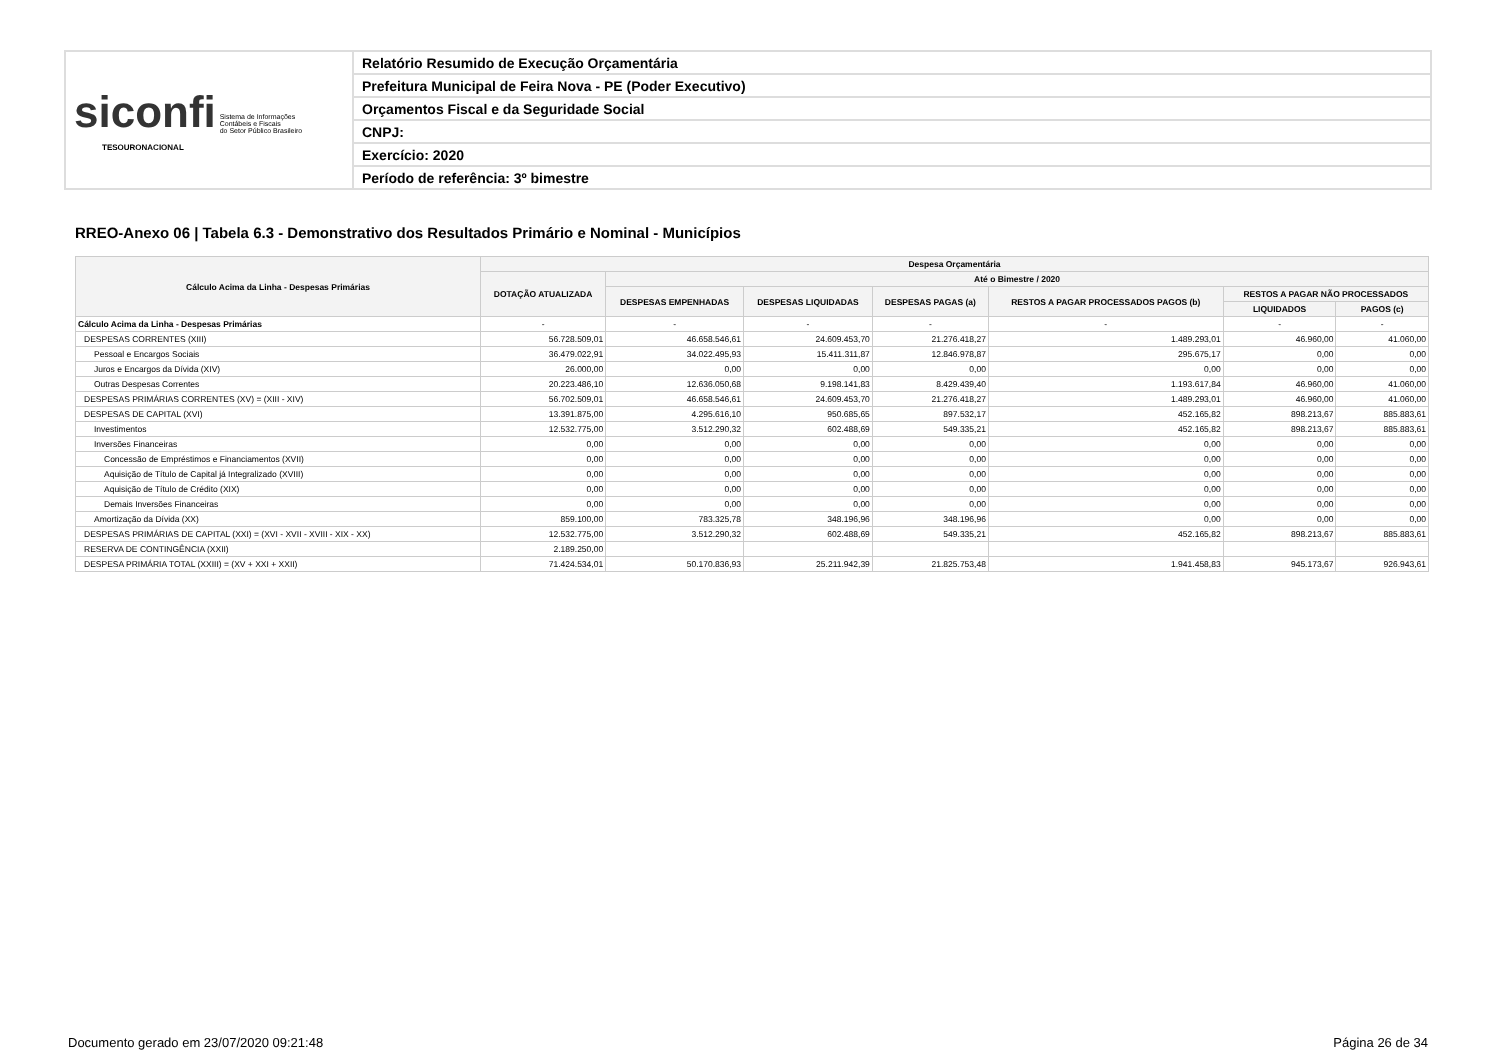| siconfi Sistema de Informações Contábeis e Fiscais do Setor Público Brasileiro TESOURONACIONAL | Relatório Resumido de Execução Orçamentária |
| | Prefeitura Municipal de Feira Nova - PE (Poder Executivo) |
| | Orçamentos Fiscal e da Seguridade Social |
| | CNPJ: |
| | Exercício: 2020 |
| | Período de referência: 3º bimestre |
RREO-Anexo 06 | Tabela 6.3 - Demonstrativo dos Resultados Primário e Nominal - Municípios
| Cálculo Acima da Linha - Despesas Primárias | Despesa Orçamentária | | | | | | |
| --- | --- | --- | --- | --- | --- | --- | --- |
| | DOTAÇÃO ATUALIZADA | Até o Bimestre / 2020 | | | | | |
| | | DESPESAS EMPENHADAS | DESPESAS LIQUIDADAS | DESPESAS PAGAS (a) | RESTOS A PAGAR PROCESSADOS PAGOS (b) | RESTOS A PAGAR NÃO PROCESSADOS | |
| | | | | | | LIQUIDADOS | PAGOS (c) |
| Cálculo Acima da Linha - Despesas Primárias | - | - | - | - | - | - | - |
| DESPESAS CORRENTES (XIII) | 56.728.509,01 | 46.658.546,61 | 24.609.453,70 | 21.276.418,27 | 1.489.293,01 | 46.960,00 | 41.060,00 |
| Pessoal e Encargos Sociais | 36.479.022,91 | 34.022.495,93 | 15.411.311,87 | 12.846.978,87 | 295.675,17 | 0,00 | 0,00 |
| Juros e Encargos da Dívida (XIV) | 26.000,00 | 0,00 | 0,00 | 0,00 | 0,00 | 0,00 | 0,00 |
| Outras Despesas Correntes | 20.223.486,10 | 12.636.050,68 | 9.198.141,83 | 8.429.439,40 | 1.193.617,84 | 46.960,00 | 41.060,00 |
| DESPESAS PRIMÁRIAS CORRENTES (XV) = (XIII - XIV) | 56.702.509,01 | 46.658.546,61 | 24.609.453,70 | 21.276.418,27 | 1.489.293,01 | 46.960,00 | 41.060,00 |
| DESPESAS DE CAPITAL (XVI) | 13.391.875,00 | 4.295.616,10 | 950.685,65 | 897.532,17 | 452.165,82 | 898.213,67 | 885.883,61 |
| Investimentos | 12.532.775,00 | 3.512.290,32 | 602.488,69 | 549.335,21 | 452.165,82 | 898.213,67 | 885.883,61 |
| Inversões Financeiras | 0,00 | 0,00 | 0,00 | 0,00 | 0,00 | 0,00 | 0,00 |
| Concessão de Empréstimos e Financiamentos (XVII) | 0,00 | 0,00 | 0,00 | 0,00 | 0,00 | 0,00 | 0,00 |
| Aquisição de Título de Capital já Integralizado (XVIII) | 0,00 | 0,00 | 0,00 | 0,00 | 0,00 | 0,00 | 0,00 |
| Aquisição de Título de Crédito (XIX) | 0,00 | 0,00 | 0,00 | 0,00 | 0,00 | 0,00 | 0,00 |
| Demais Inversões Financeiras | 0,00 | 0,00 | 0,00 | 0,00 | 0,00 | 0,00 | 0,00 |
| Amortização da Dívida (XX) | 859.100,00 | 783.325,78 | 348.196,96 | 348.196,96 | 0,00 | 0,00 | 0,00 |
| DESPESAS PRIMÁRIAS DE CAPITAL (XXI) = (XVI - XVII - XVIII - XIX - XX) | 12.532.775,00 | 3.512.290,32 | 602.488,69 | 549.335,21 | 452.165,82 | 898.213,67 | 885.883,61 |
| RESERVA DE CONTINGÊNCIA (XXII) | 2.189.250,00 | | | | | | |
| DESPESA PRIMÁRIA TOTAL (XXIII) = (XV + XXI + XXII) | 71.424.534,01 | 50.170.836,93 | 25.211.942,39 | 21.825.753,48 | 1.941.458,83 | 945.173,67 | 926.943,61 |
Documento gerado em 23/07/2020 09:21:48
Página 26 de 34